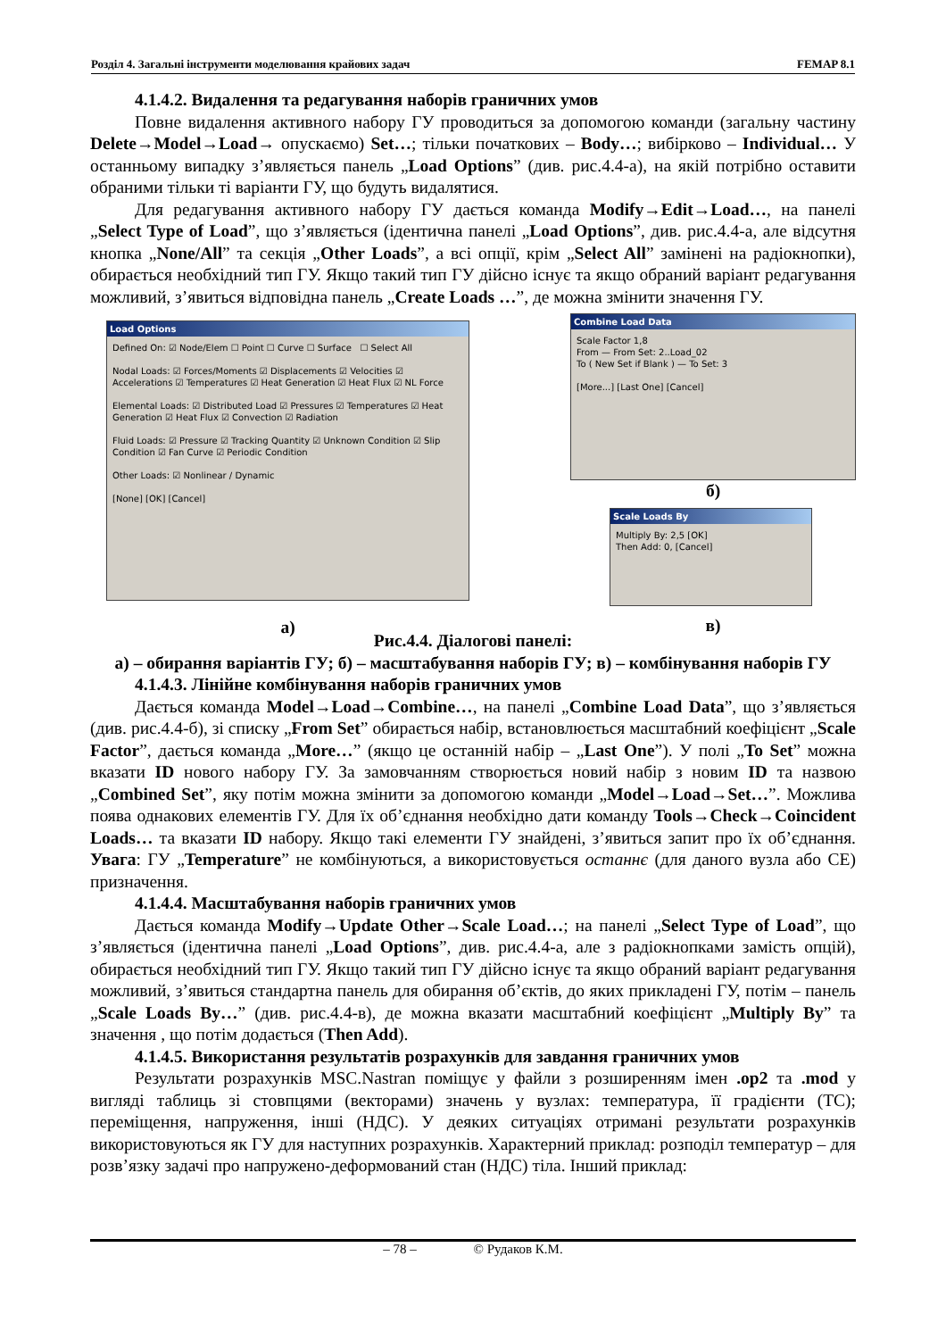Розділ 4. Загальні інструменти моделювання крайових задач FEMAP 8.1
4.1.4.2. Видалення та редагування наборів граничних умов
Повне видалення активного набору ГУ проводиться за допомогою команди (загальну частину Delete→Model→Load→ опускаємо) Set…; тільки початкових – Body…; вибірково – Individual… У останньому випадку з’являється панель „Load Options” (див. рис.4.4-а), на якій потрібно оставити обраними тільки ті варіанти ГУ, що будуть видалятися.
Для редагування активного набору ГУ дається команда Modify→Edit→Load…, на панелі „Select Type of Load”, що з’являється (ідентична панелі „Load Options”, див. рис.4.4-а, але відсутня кнопка „None/All” та секція „Other Loads”, а всі опції, крім „Select All” замінені на радіокнопки), обирається необхідний тип ГУ. Якщо такий тип ГУ дійсно існує та якщо обраний варіант редагування можливий, з’явиться відповідна панель „Create Loads …”, де можна змінити значення ГУ.
Load Options
Defined On: ☑ Node/Elem ☐ Point ☐ Curve ☐ Surface ☐ Select All
Nodal Loads: ☑ Forces/Moments ☑ Displacements ☑ Velocities ☑ Accelerations ☑ Temperatures ☑ Heat Generation ☑ Heat Flux ☑ NL Force
Elemental Loads: ☑ Distributed Load ☑ Pressures ☑ Temperatures ☑ Heat Generation ☑ Heat Flux ☑ Convection ☑ Radiation
Fluid Loads: ☑ Pressure ☑ Tracking Quantity ☑ Unknown Condition ☑ Slip Condition ☑ Fan Curve ☑ Periodic Condition
Other Loads: ☑ Nonlinear / Dynamic
[None] [OK] [Cancel]
а)
Combine Load Data
Scale Factor 1,8
From — From Set: 2..Load_02
To ( New Set if Blank ) — To Set: 3
[More...] [Last One] [Cancel]
б)
Scale Loads By
Multiply By: 2,5 [OK]
Then Add: 0, [Cancel]
в)
Рис.4.4. Діалогові панелі:
а) – обирання варіантів ГУ; б) – масштабування наборів ГУ; в) – комбінування наборів ГУ
4.1.4.3. Лінійне комбінування наборів граничних умов
Дається команда Model→Load→Combine…, на панелі „Combine Load Data”, що з’являється (див. рис.4.4-б), зі списку „From Set” обирається набір, встановлюється масштабний коефіцієнт „Scale Factor”, дається команда „More…” (якщо це останній набір – „Last One”). У полі „To Set” можна вказати ID нового набору ГУ. За замовчанням створюється новий набір з новим ID та назвою „Combined Set”, яку потім можна змінити за допомогою команди „Model→Load→Set…”. Можлива поява однакових елементів ГУ. Для їх об’єднання необхідно дати команду Tools→Check→Coincident Loads… та вказати ID набору. Якщо такі елементи ГУ знайдені, з’явиться запит про їх об’єднання. Увага: ГУ „Temperature” не комбінуються, а використовується останнє (для даного вузла або СЕ) призначення.
4.1.4.4. Масштабування наборів граничних умов
Дається команда Modify→Update Other→Scale Load…; на панелі „Select Type of Load”, що з’являється (ідентична панелі „Load Options”, див. рис.4.4-а, але з радіокнопками замість опцій), обирається необхідний тип ГУ. Якщо такий тип ГУ дійсно існує та якщо обраний варіант редагування можливий, з’явиться стандартна панель для обирання об’єктів, до яких прикладені ГУ, потім – панель „Scale Loads By…” (див. рис.4.4-в), де можна вказати масштабний коефіцієнт „Multiply By” та значення , що потім додається (Then Add).
4.1.4.5. Використання результатів розрахунків для завдання граничних умов
Результати розрахунків MSC.Nastran поміщує у файли з розширенням імен .op2 та .mod у вигляді таблиць зі стовпцями (векторами) значень у вузлах: температура, її градієнти (ТС); переміщення, напруження, інші (НДС). У деяких ситуаціях отримані результати розрахунків використовуються як ГУ для наступних розрахунків. Характерний приклад: розподіл температур – для розв’язку задачі про напружено-деформований стан (НДС) тіла. Інший приклад:
– 78 – © Рудаков К.М.